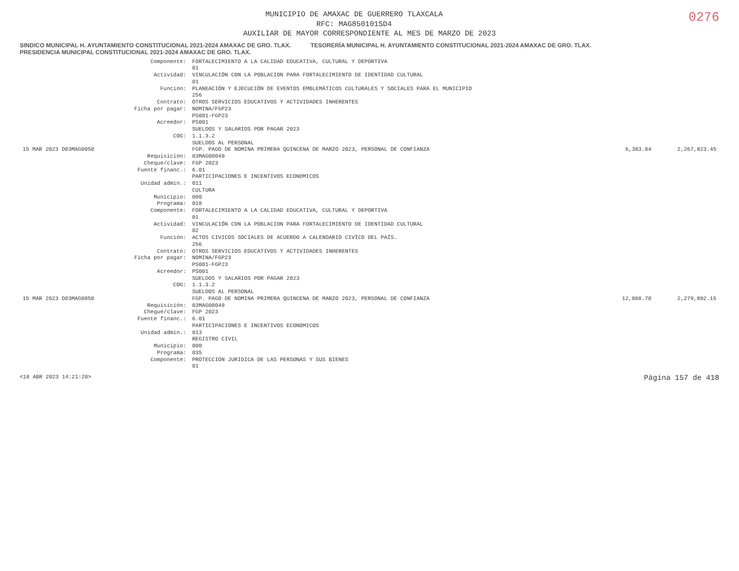0276
MUNICIPIO DE AMAXAC DE GUERRERO TLAXCALA
RFC: MAG850101SD4
AUXILIAR DE MAYOR CORRESPONDIENTE AL MES DE MARZO DE 2023
SINDICO MUNICIPAL H. AYUNTAMIENTO CONSTITUCIONAL 2021-2024 AMAXAC DE GRO. TLAX. TESORERÍA MUNICIPAL H. AYUNTAMIENTO CONSTITUCIONAL 2021-2024 AMAXAC DE GRO. TLAX. PRESIDENCIA MUNICIPAL CONSTITUCIONAL 2021-2024 AMAXAC DE GRO. TLAX.
| | Componente: | FORTALECIMIENTO A LA CALIDAD EDUCATIVA, CULTURAL Y DEPORTIVA 01 | | |
| | Actividad: | VINCULACIÓN CON LA POBLACION PARA FORTALECIMIENTO DE IDENTIDAD CULTURAL 01 | | |
| | Función: | PLANEACIÓN Y EJECUCIÓN DE EVENTOS EMBLEMÁTICOS CULTURALES Y SOCIALES PARA EL MUNICIPIO 256 | | |
| | Contrato: Ficha por pagar: | OTROS SERVICIOS EDUCATIVOS Y ACTIVIDADES INHERENTES NOMINA/FGP23 PS001-FGP23 | | |
| | Acreedor: | PS001 SUELDOS Y SALARIOS POR PAGAR 2023 | | |
| | COG: | 1.1.3.2 SUELDOS AL PERSONAL | | |
| 15 MAR 2023 D03MAG0050 | | FGP. PAGO DE NOMINA PRIMERA QUINCENA DE MARZO 2023, PERSONAL DE CONFIANZA | 6,383.84 | 2,267,823.45 |
| | Requisición: Cheque/clave: Fuente financ.: | 03MAG00049 FGP 2023 6.01 PARTICIPACIONES E INCENTIVOS ECONOMICOS | | |
| | Unidad admin.: | 011 CULTURA | | |
| | Municipio: Programa: | 000 018 | | |
| | Componente: | FORTALECIMIENTO A LA CALIDAD EDUCATIVA, CULTURAL Y DEPORTIVA 01 | | |
| | Actividad: | VINCULACIÓN CON LA POBLACION PARA FORTALECIMIENTO DE IDENTIDAD CULTURAL 02 | | |
| | Función: | ACTOS CIVICOS SOCIALES DE ACUERDO A CALENDARIO CIVÍCO DEL PAÍS. 256 | | |
| | Contrato: Ficha por pagar: | OTROS SERVICIOS EDUCATIVOS Y ACTIVIDADES INHERENTES NOMINA/FGP23 PS001-FGP23 | | |
| | Acreedor: | PS001 SUELDOS Y SALARIOS POR PAGAR 2023 | | |
| | COG: | 1.1.3.2 SUELDOS AL PERSONAL | | |
| 15 MAR 2023 D03MAG0050 | | FGP. PAGO DE NOMINA PRIMERA QUINCENA DE MARZO 2023, PERSONAL DE CONFIANZA | 12,068.70 | 2,279,892.15 |
| | Requisición: Cheque/clave: Fuente financ.: | 03MAG00049 FGP 2023 6.01 PARTICIPACIONES E INCENTIVOS ECONOMICOS | | |
| | Unidad admin.: | 013 REGISTRO CIVIL | | |
| | Municipio: Programa: | 000 035 | | |
| | Componente: | PROTECCION JURIDICA DE LAS PERSONAS Y SUS BIENES 01 | | |
<18 ABR 2023 14:21:20> Página 157 de 418